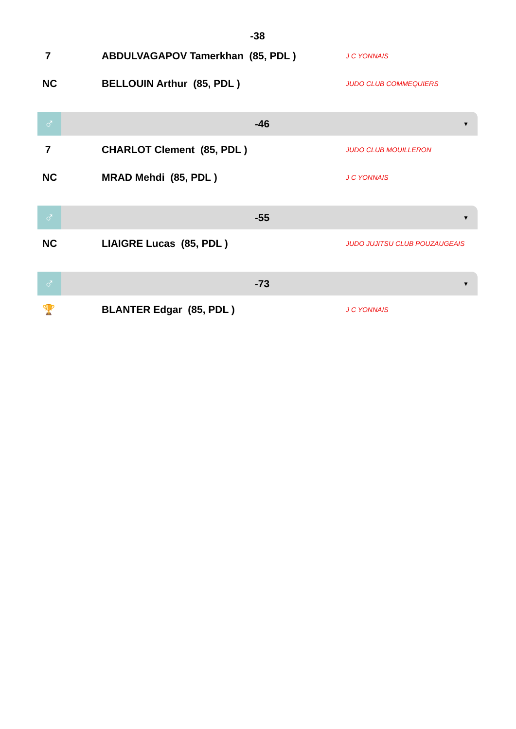-38
| 7 | ABDULVAGAPOV Tamerkhan (85, PDL ) | J C YONNAIS |
| NC | BELLOUIN Arthur (85, PDL ) | JUDO CLUB COMMEQUIERS |
♂
-46
▼
| 7 | CHARLOT Clement (85, PDL ) | JUDO CLUB MOUILLERON |
| NC | MRAD Mehdi (85, PDL ) | J C YONNAIS |
♂
-55
▼
| NC | LIAIGRE Lucas (85, PDL ) | JUDO JUJITSU CLUB POUZAUGEAIS |
♂
-73
▼
| 🏆 | BLANTER Edgar (85, PDL ) | J C YONNAIS |